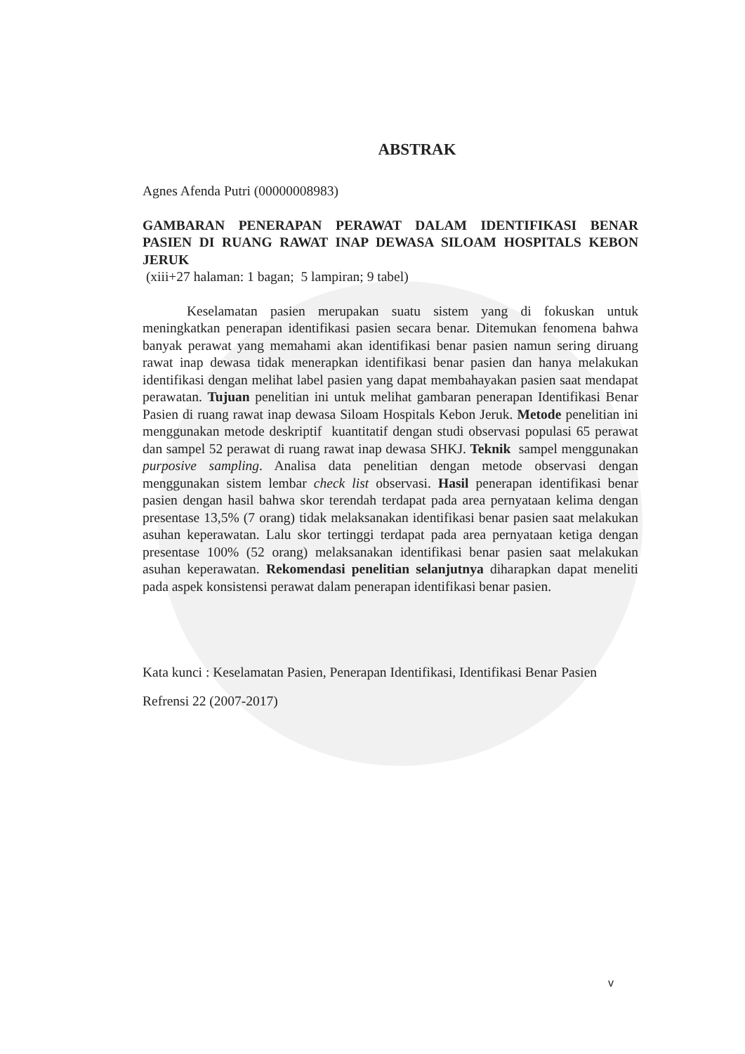ABSTRAK
Agnes Afenda Putri (00000008983)
GAMBARAN PENERAPAN PERAWAT DALAM IDENTIFIKASI BENAR PASIEN DI RUANG RAWAT INAP DEWASA SILOAM HOSPITALS KEBON JERUK
(xiii+27 halaman: 1 bagan; 5 lampiran; 9 tabel)
Keselamatan pasien merupakan suatu sistem yang di fokuskan untuk meningkatkan penerapan identifikasi pasien secara benar. Ditemukan fenomena bahwa banyak perawat yang memahami akan identifikasi benar pasien namun sering diruang rawat inap dewasa tidak menerapkan identifikasi benar pasien dan hanya melakukan identifikasi dengan melihat label pasien yang dapat membahayakan pasien saat mendapat perawatan. Tujuan penelitian ini untuk melihat gambaran penerapan Identifikasi Benar Pasien di ruang rawat inap dewasa Siloam Hospitals Kebon Jeruk. Metode penelitian ini menggunakan metode deskriptif kuantitatif dengan studi observasi populasi 65 perawat dan sampel 52 perawat di ruang rawat inap dewasa SHKJ. Teknik sampel menggunakan purposive sampling. Analisa data penelitian dengan metode observasi dengan menggunakan sistem lembar check list observasi. Hasil penerapan identifikasi benar pasien dengan hasil bahwa skor terendah terdapat pada area pernyataan kelima dengan presentase 13,5% (7 orang) tidak melaksanakan identifikasi benar pasien saat melakukan asuhan keperawatan. Lalu skor tertinggi terdapat pada area pernyataan ketiga dengan presentase 100% (52 orang) melaksanakan identifikasi benar pasien saat melakukan asuhan keperawatan. Rekomendasi penelitian selanjutnya diharapkan dapat meneliti pada aspek konsistensi perawat dalam penerapan identifikasi benar pasien.
Kata kunci : Keselamatan Pasien, Penerapan Identifikasi, Identifikasi Benar Pasien
Refrensi 22 (2007-2017)
v